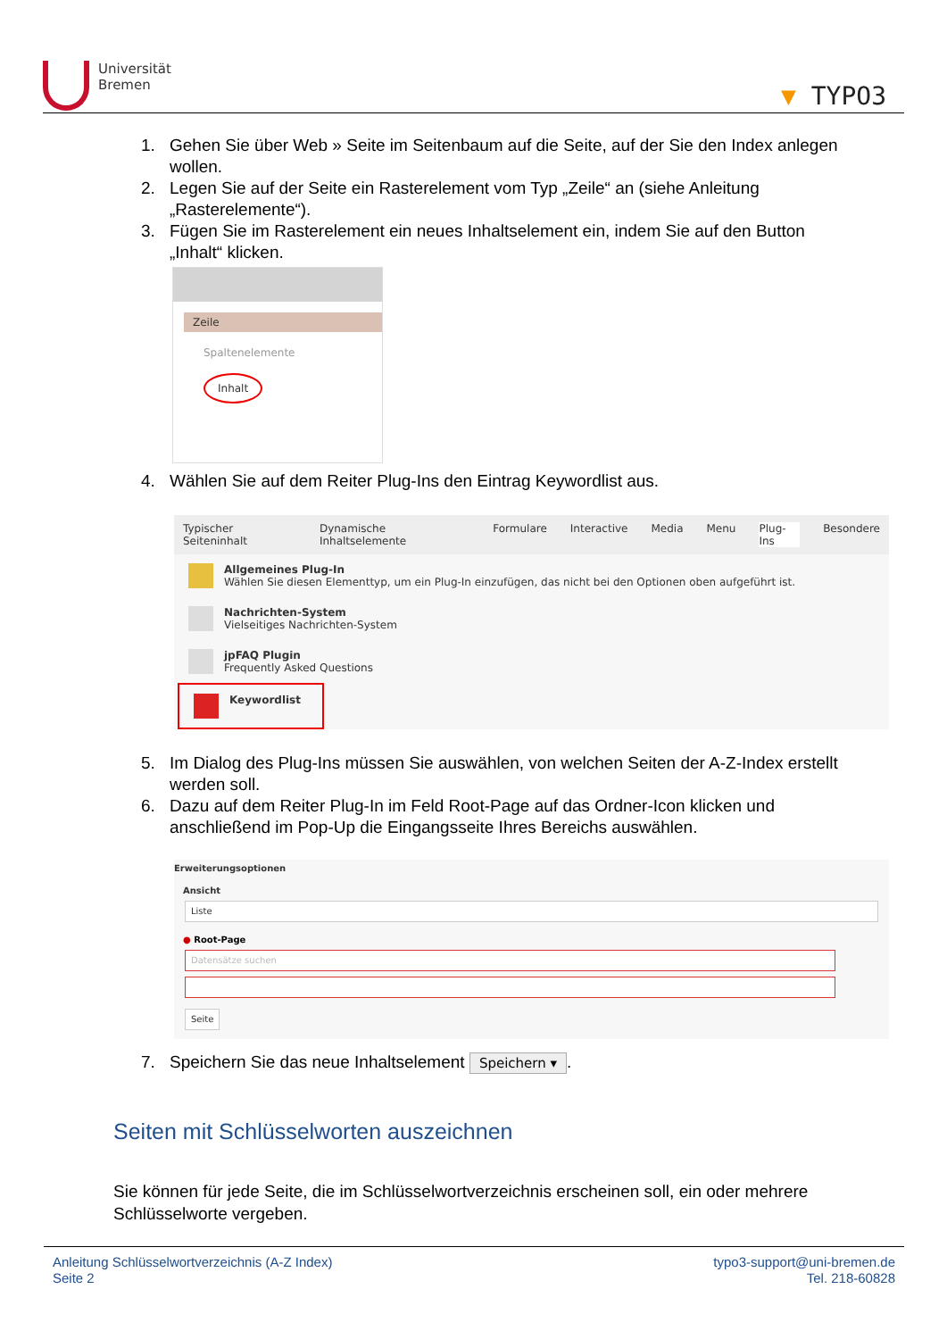Universität
Bremen
▼ TYPO3
1. Gehen Sie über Web » Seite im Seitenbaum auf die Seite, auf der Sie den Index anlegen wollen.
2. Legen Sie auf der Seite ein Rasterelement vom Typ „Zeile“ an (siehe Anleitung „Rasterelemente“).
3. Fügen Sie im Rasterelement ein neues Inhaltselement ein, indem Sie auf den Button „Inhalt“ klicken.
Zeile
Spaltenelemente
Inhalt
4. Wählen Sie auf dem Reiter Plug-Ins den Eintrag Keywordlist aus.
Typischer Seiteninhalt Dynamische Inhaltselemente Formulare Interactive Media Menu Plug-Ins Besondere
Allgemeines Plug-In
Wählen Sie diesen Elementtyp, um ein Plug-In einzufügen, das nicht bei den Optionen oben aufgeführt ist.
Nachrichten-System
Vielseitiges Nachrichten-System
jpFAQ Plugin
Frequently Asked Questions
Keywordlist
5. Im Dialog des Plug-Ins müssen Sie auswählen, von welchen Seiten der A-Z-Index erstellt werden soll.
6. Dazu auf dem Reiter Plug-In im Feld Root-Page auf das Ordner-Icon klicken und anschließend im Pop-Up die Eingangsseite Ihres Bereichs auswählen.
Erweiterungsoptionen
Ansicht
Liste
● Root-Page
Datensätze suchen
Seite
7. Speichern Sie das neue Inhaltselement Speichern ▾.
Seiten mit Schlüsselworten auszeichnen
Sie können für jede Seite, die im Schlüsselwortverzeichnis erscheinen soll, ein oder mehrere Schlüsselworte vergeben.
Anleitung Schlüsselwortverzeichnis (A-Z Index)
Seite 2
typo3-support@uni-bremen.de
Tel. 218-60828